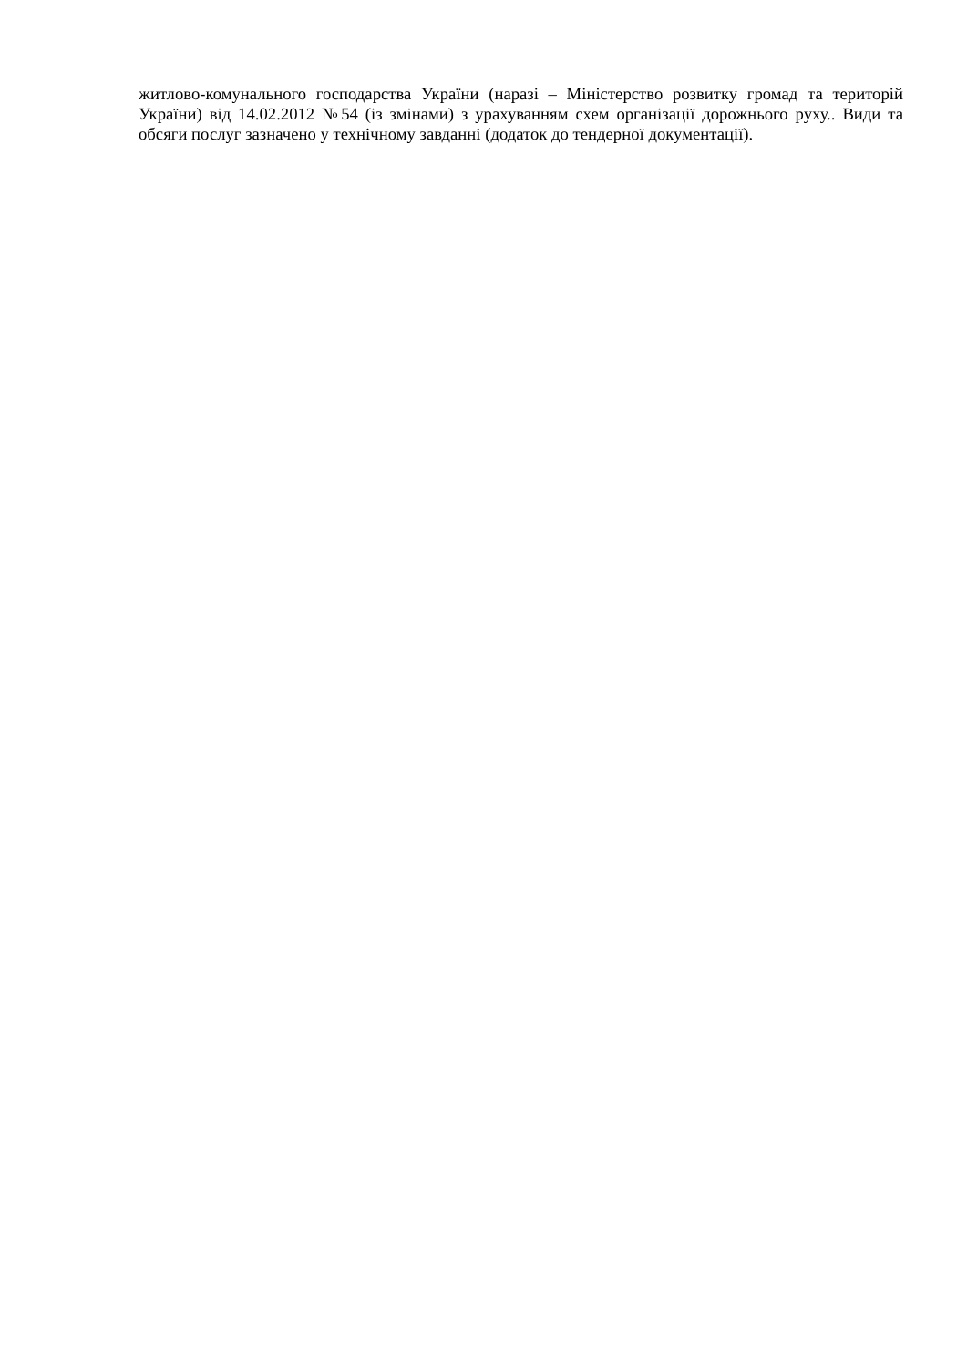житлово-комунального господарства України (наразі – Міністерство розвитку громад та територій України) від 14.02.2012 №54 (із змінами) з урахуванням схем організації дорожнього руху.. Види та обсяги послуг зазначено у технічному завданні (додаток до тендерної документації).